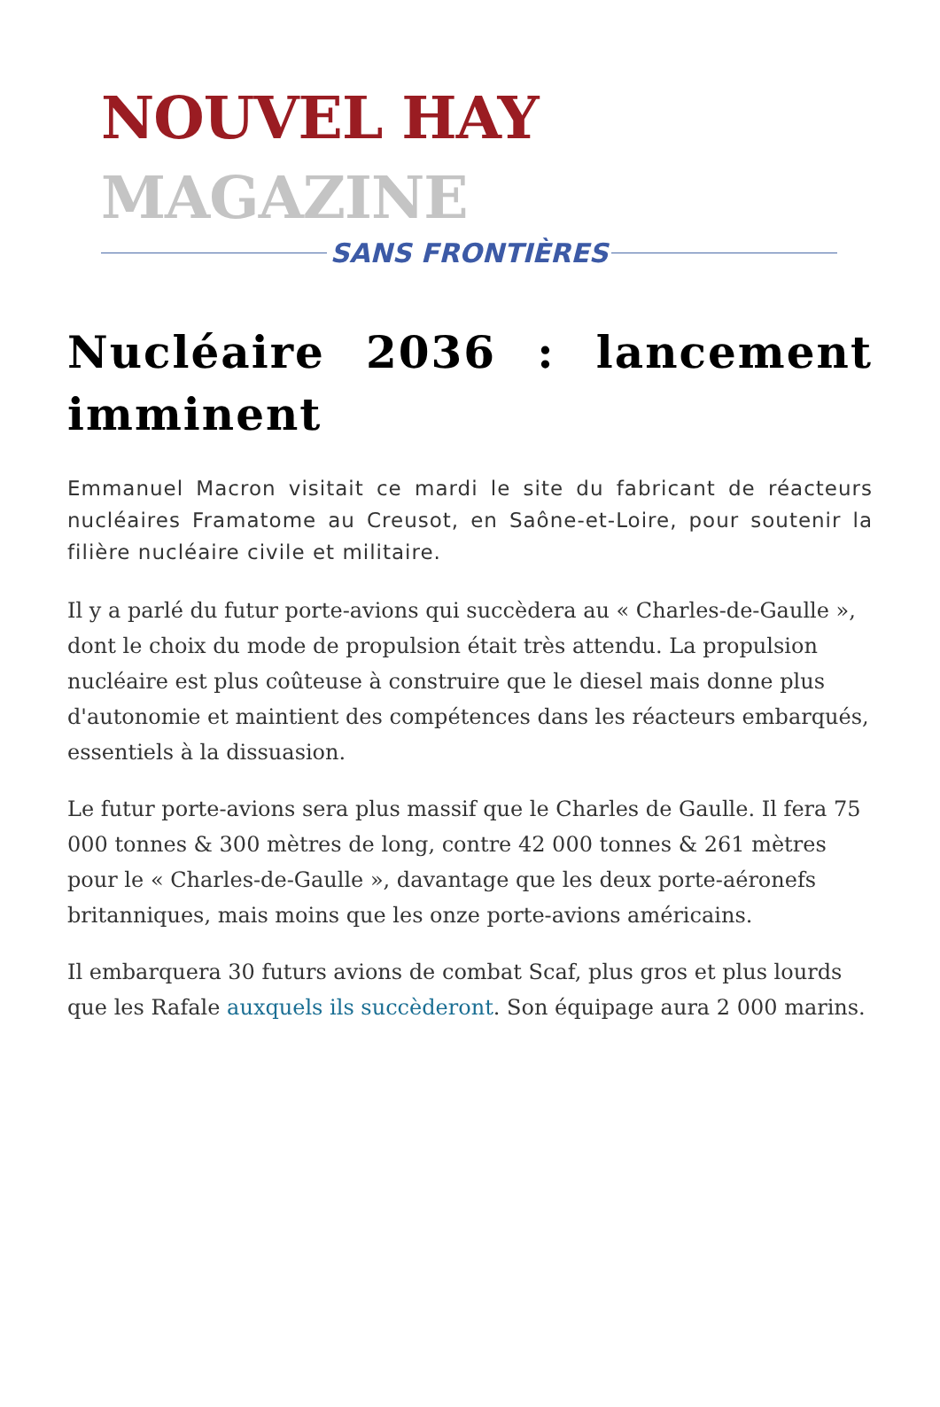NOUVEL HAY MAGAZINE
SANS FRONTIÈRES
Nucléaire 2036 : lancement imminent
Emmanuel Macron visitait ce mardi le site du fabricant de réacteurs nucléaires Framatome au Creusot, en Saône-et-Loire, pour soutenir la filière nucléaire civile et militaire.
Il y a parlé du futur porte-avions qui succèdera au « Charles-de-Gaulle », dont le choix du mode de propulsion était très attendu. La propulsion nucléaire est plus coûteuse à construire que le diesel mais donne plus d'autonomie et maintient des compétences dans les réacteurs embarqués, essentiels à la dissuasion.
Le futur porte-avions sera plus massif que le Charles de Gaulle. Il fera 75 000 tonnes & 300 mètres de long, contre 42 000 tonnes & 261 mètres pour le « Charles-de-Gaulle », davantage que les deux porte-aéronefs britanniques, mais moins que les onze porte-avions américains.
Il embarquera 30 futurs avions de combat Scaf, plus gros et plus lourds que les Rafale auxquels ils succèderont. Son équipage aura 2 000 marins.